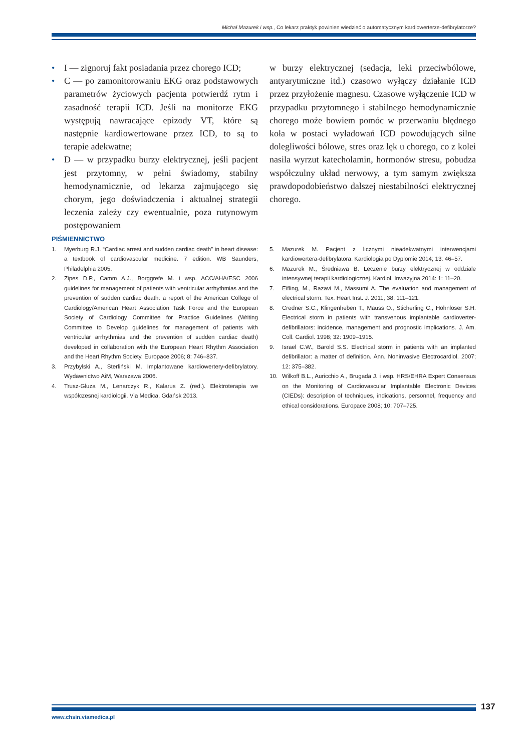Michał Mazurek i wsp., Co lekarz praktyk powinien wiedzieć o automatycznym kardiowerterze-defibrylatorze?
• I — zignoruj fakt posiadania przez chorego ICD;
• C — po zamonitorowaniu EKG oraz podstawowych parametrów życiowych pacjenta potwierdź rytm i zasadność terapii ICD. Jeśli na monitorze EKG występują nawracające epizody VT, które są następnie kardiowertowane przez ICD, to są to terapie adekwatne;
• D — w przypadku burzy elektrycznej, jeśli pacjent jest przytomny, w pełni świadomy, stabilny hemodynamicznie, od lekarza zajmującego się chorym, jego doświadczenia i aktualnej strategii leczenia zależy czy ewentualnie, poza rutynowym postępowaniem
w burzy elektrycznej (sedacja, leki przeciwbólowe, antyarytmiczne itd.) czasowo wyłączy działanie ICD przez przyłożenie magnesu. Czasowe wyłączenie ICD w przypadku przytomnego i stabilnego hemodynamicznie chorego może bowiem pomóc w przerwaniu błędnego koła w postaci wyładowań ICD powodujących silne dolegliwości bólowe, stres oraz lęk u chorego, co z kolei nasila wyrzut katecholamin, hormonów stresu, pobudza współczulny układ nerwowy, a tym samym zwiększa prawdopodobieństwo dalszej niestabilności elektrycznej chorego.
PIŚMIENNICTWO
1. Myerburg R.J. “Cardiac arrest and sudden cardiac death” in heart disease: a textbook of cardiovascular medicine. 7 edition. WB Saunders, Philadelphia 2005.
2. Zipes D.P., Camm A.J., Borggrefe M. i wsp. ACC/AHA/ESC 2006 guidelines for management of patients with ventricular arrhythmias and the prevention of sudden cardiac death: a report of the American College of Cardiology/American Heart Association Task Force and the European Society of Cardiology Committee for Practice Guidelines (Writing Committee to Develop guidelines for management of patients with ventricular arrhythmias and the prevention of sudden cardiac death) developed in collaboration with the European Heart Rhythm Association and the Heart Rhythm Society. Europace 2006; 8: 746–837.
3. Przybylski A., Sterliński M. Implantowane kardiowertery-defibrylatory. Wydawnictwo AiM, Warszawa 2006.
4. Trusz-Gluza M., Lenarczyk R., Kalarus Z. (red.). Elektroterapia we współczesnej kardiologii. Via Medica, Gdańsk 2013.
5. Mazurek M. Pacjent z licznymi nieadekwatnymi interwencjami kardiowertera-defibrylatora. Kardiologia po Dyplomie 2014; 13: 46–57.
6. Mazurek M., Średniawa B. Leczenie burzy elektrycznej w oddziale intensywnej terapii kardiologicznej. Kardiol. Inwazyjna 2014: 1: 11–20.
7. Eifling, M., Razavi M., Massumi A. The evaluation and management of electrical storm. Tex. Heart Inst. J. 2011; 38: 111–121.
8. Credner S.C., Klingenheben T., Mauss O., Sticherling C., Hohnloser S.H. Electrical storm in patients with transvenous implantable cardioverter-defibrillators: incidence, management and prognostic implications. J. Am. Coll. Cardiol. 1998; 32: 1909–1915.
9. Israel C.W., Barold S.S. Electrical storm in patients with an implanted defibrillator: a matter of definition. Ann. Noninvasive Electrocardiol. 2007; 12: 375–382.
10. Wilkoff B.L., Auricchio A., Brugada J. i wsp. HRS/EHRA Expert Consensus on the Monitoring of Cardiovascular Implantable Electronic Devices (CIEDs): description of techniques, indications, personnel, frequency and ethical considerations. Europace 2008; 10: 707–725.
137
www.chsin.viamedica.pl